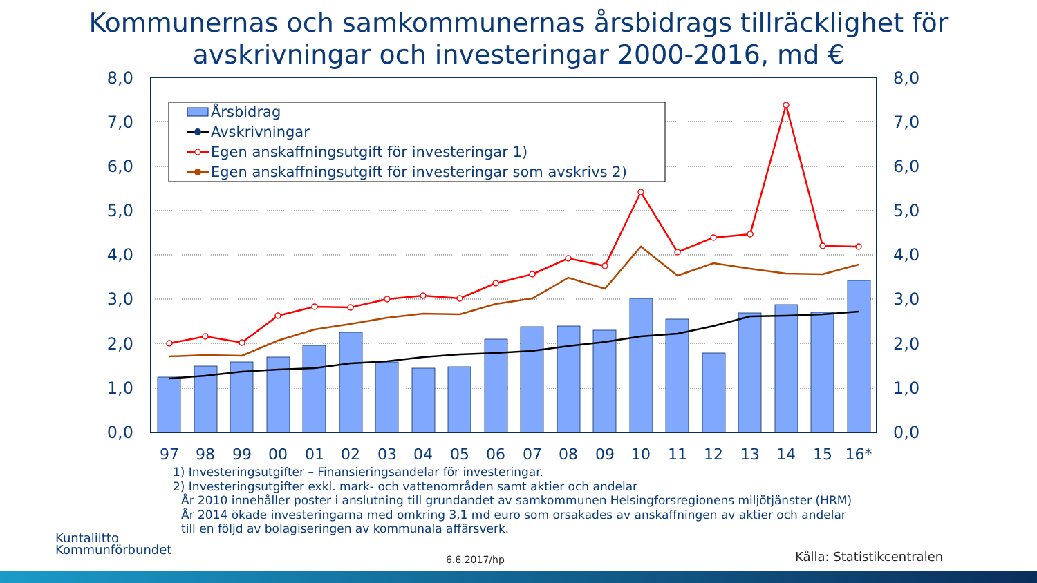Kommunernas och samkommunernas årsbidrags tillräcklighet för
avskrivningar och investeringar 2000-2016, md €
0,0
1,0
2,0
3,0
4,0
5,0
6,0
7,0
8,0
0,0
1,0
2,0
3,0
4,0
5,0
6,0
7,0
8,0
97
98
99
00
01
02
03
04
05
06
07
08
09
10
11
12
13
14
15
16*
Årsbidrag
Avskrivningar
Egen anskaffningsutgift för investeringar 1)
Egen anskaffningsutgift för investeringar som avskrivs 2)
1) Investeringsutgifter – Finansieringsandelar för investeringar.
2) Investeringsutgifter exkl. mark- och vattenområden samt aktier och andelar
År 2010 innehåller poster i anslutning till grundandet av samkommunen Helsingforsregionens miljötjänster (HRM)
År 2014 ökade investeringarna med omkring 3,1 md euro som orsakades av anskaffningen av aktier och andelar
till en följd av bolagiseringen av kommunala affärsverk.
Kuntaliitto
Kommunförbundet
6.6.2017/hp Källa: Statistikcentralen